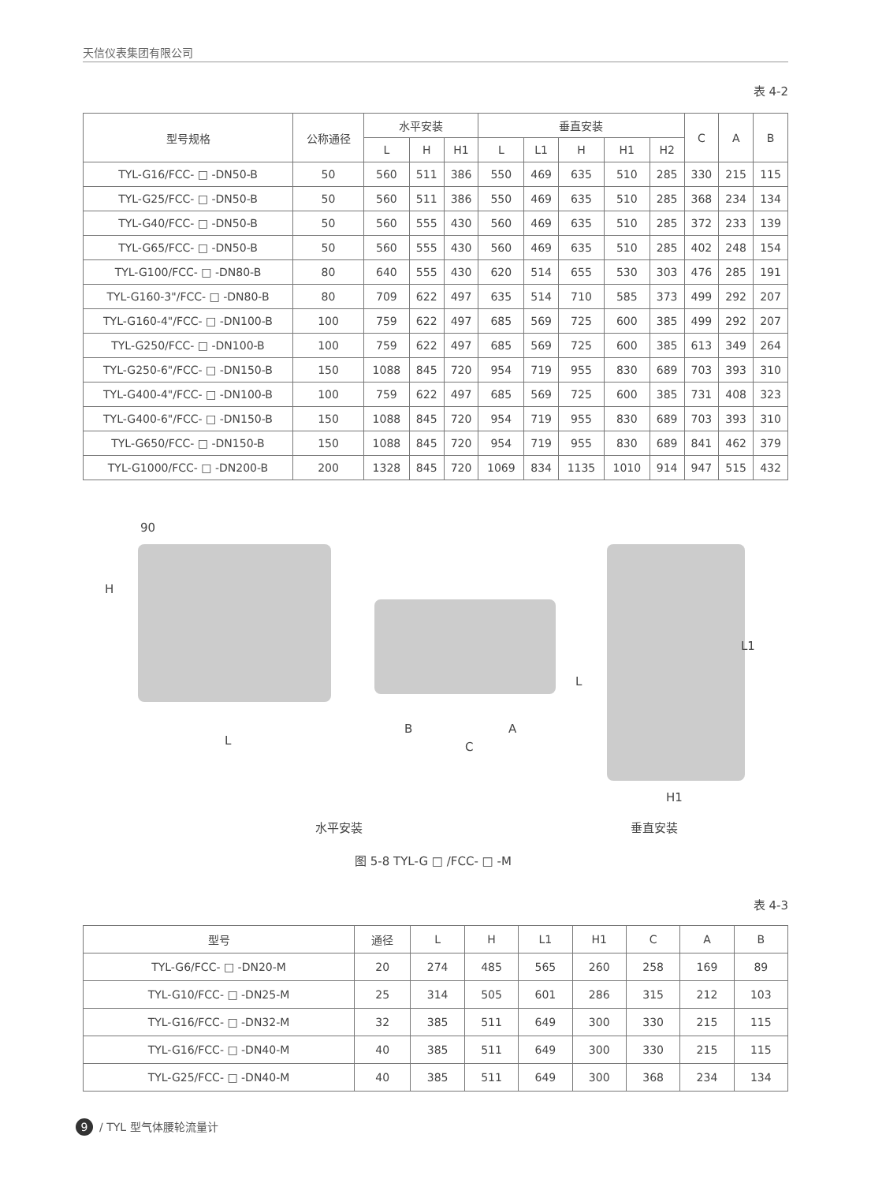天信仪表集团有限公司
表 4-2
| 型号规格 | 公称通径 | 水平安装 | | | 垂直安装 | | | | | C | A | B |
| --- | --- | --- | --- | --- | --- | --- | --- | --- | --- | --- | --- | --- |
| | | L | H | H1 | L | L1 | H | H1 | H2 | | | |
| TYL-G16/FCC- □ -DN50-B | 50 | 560 | 511 | 386 | 550 | 469 | 635 | 510 | 285 | 330 | 215 | 115 |
| TYL-G25/FCC- □ -DN50-B | 50 | 560 | 511 | 386 | 550 | 469 | 635 | 510 | 285 | 368 | 234 | 134 |
| TYL-G40/FCC- □ -DN50-B | 50 | 560 | 555 | 430 | 560 | 469 | 635 | 510 | 285 | 372 | 233 | 139 |
| TYL-G65/FCC- □ -DN50-B | 50 | 560 | 555 | 430 | 560 | 469 | 635 | 510 | 285 | 402 | 248 | 154 |
| TYL-G100/FCC- □ -DN80-B | 80 | 640 | 555 | 430 | 620 | 514 | 655 | 530 | 303 | 476 | 285 | 191 |
| TYL-G160-3"/FCC- □ -DN80-B | 80 | 709 | 622 | 497 | 635 | 514 | 710 | 585 | 373 | 499 | 292 | 207 |
| TYL-G160-4"/FCC- □ -DN100-B | 100 | 759 | 622 | 497 | 685 | 569 | 725 | 600 | 385 | 499 | 292 | 207 |
| TYL-G250/FCC- □ -DN100-B | 100 | 759 | 622 | 497 | 685 | 569 | 725 | 600 | 385 | 613 | 349 | 264 |
| TYL-G250-6"/FCC- □ -DN150-B | 150 | 1088 | 845 | 720 | 954 | 719 | 955 | 830 | 689 | 703 | 393 | 310 |
| TYL-G400-4"/FCC- □ -DN100-B | 100 | 759 | 622 | 497 | 685 | 569 | 725 | 600 | 385 | 731 | 408 | 323 |
| TYL-G400-6"/FCC- □ -DN150-B | 150 | 1088 | 845 | 720 | 954 | 719 | 955 | 830 | 689 | 703 | 393 | 310 |
| TYL-G650/FCC- □ -DN150-B | 150 | 1088 | 845 | 720 | 954 | 719 | 955 | 830 | 689 | 841 | 462 | 379 |
| TYL-G1000/FCC- □ -DN200-B | 200 | 1328 | 845 | 720 | 1069 | 834 | 1135 | 1010 | 914 | 947 | 515 | 432 |
90
H
L
B A
C
L
L1
H1
水平安装 垂直安装
图 5-8 TYL-G □ /FCC- □ -M
表 4-3
| 型号 | 通径 | L | H | L1 | H1 | C | A | B |
| --- | --- | --- | --- | --- | --- | --- | --- | --- |
| TYL-G6/FCC- □ -DN20-M | 20 | 274 | 485 | 565 | 260 | 258 | 169 | 89 |
| TYL-G10/FCC- □ -DN25-M | 25 | 314 | 505 | 601 | 286 | 315 | 212 | 103 |
| TYL-G16/FCC- □ -DN32-M | 32 | 385 | 511 | 649 | 300 | 330 | 215 | 115 |
| TYL-G16/FCC- □ -DN40-M | 40 | 385 | 511 | 649 | 300 | 330 | 215 | 115 |
| TYL-G25/FCC- □ -DN40-M | 40 | 385 | 511 | 649 | 300 | 368 | 234 | 134 |
9 / TYL 型气体腰轮流量计